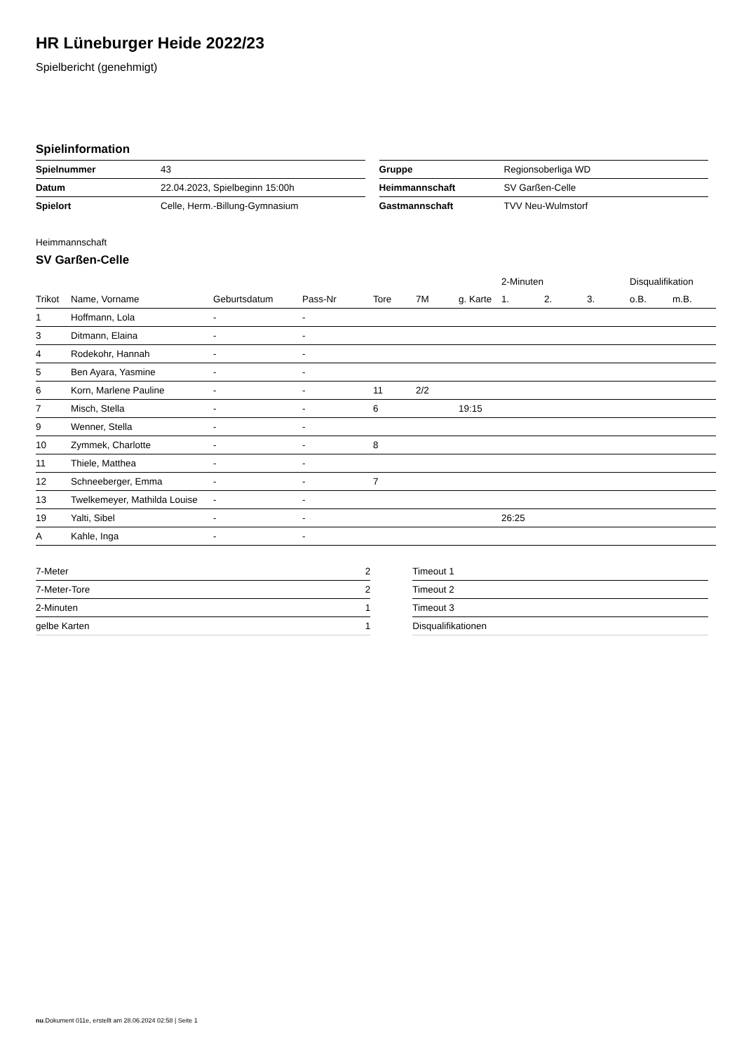HR Lüneburger Heide 2022/23
Spielbericht (genehmigt)
Spielinformation
| Spielnummer | 43 |
| Datum | 22.04.2023, Spielbeginn 15:00h |
| Spielort | Celle, Herm.-Billung-Gymnasium |
| Gruppe | Regionsoberliga WD |
| Heimmannschaft | SV Garßen-Celle |
| Gastmannschaft | TVV Neu-Wulmstorf |
Heimmannschaft
SV Garßen-Celle
| | | | | | | | 2-Minuten | | | Disqualifikation | |
| --- | --- | --- | --- | --- | --- | --- | --- | --- | --- | --- | --- |
| Trikot | Name, Vorname | Geburtsdatum | Pass-Nr | Tore | 7M | g. Karte | 1. | 2. | 3. | o.B. | m.B. |
| 1 | Hoffmann, Lola | - | - | | | | | | | | |
| 3 | Ditmann, Elaina | - | - | | | | | | | | |
| 4 | Rodekohr, Hannah | - | - | | | | | | | | |
| 5 | Ben Ayara, Yasmine | - | - | | | | | | | | |
| 6 | Korn, Marlene Pauline | - | - | 11 | 2/2 | | | | | | |
| 7 | Misch, Stella | - | - | 6 | | 19:15 | | | | | |
| 9 | Wenner, Stella | - | - | | | | | | | | |
| 10 | Zymmek, Charlotte | - | - | 8 | | | | | | | |
| 11 | Thiele, Matthea | - | - | | | | | | | | |
| 12 | Schneeberger, Emma | - | - | 7 | | | | | | | |
| 13 | Twelkemeyer, Mathilda Louise | - | - | | | | | | | | |
| 19 | Yalti, Sibel | - | - | | | | 26:25 | | | | |
| A | Kahle, Inga | - | - | | | | | | | | |
| 7-Meter | 2 |
| 7-Meter-Tore | 2 |
| 2-Minuten | 1 |
| gelbe Karten | 1 |
| Timeout 1 |
| Timeout 2 |
| Timeout 3 |
| Disqualifikationen |
nu.Dokument 011e, erstellt am 28.06.2024 02:58 | Seite 1